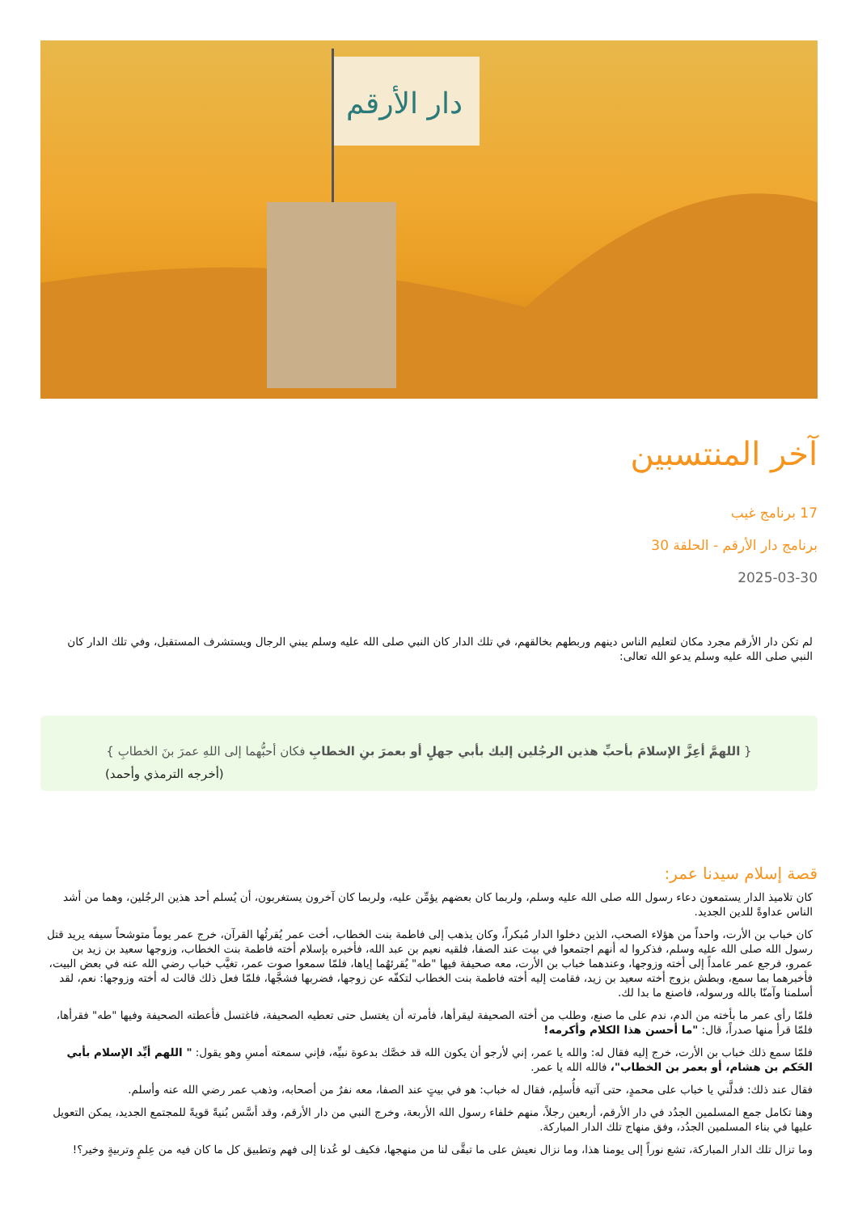دار الأرقم
آخر المنتسبين
17 برنامج غيب
برنامج دار الأرقم - الحلقة 30
2025-03-30
لم تكن دار الأرقم مجرد مكان لتعليم الناس دينهم وربطهم بخالقهم، في تلك الدار كان النبي صلى الله عليه وسلم يبني الرجال ويستشرف المستقبل، وفي تلك الدار كان النبي صلى الله عليه وسلم يدعو الله تعالى:
{ اللهمَّ أعِزَّ الإسلامَ بأحبِّ هذين الرجُلين إليك بأبي جهلٍ أو بعمرَ بنِ الخطابِ فكان أحبُّهما إلى اللهِ عمرَ بنَ الخطابِ }
(أخرجه الترمذي وأحمد)
قصة إسلام سيدنا عمر:
كان تلاميذ الدار يستمعون دعاء رسول الله صلى الله عليه وسلم، ولربما كان بعضهم يؤمِّن عليه، ولربما كان آخرون يستغربون، أن يُسلم أحد هذين الرجُلين، وهما من أشد الناس عداوةً للدين الجديد.
كان خباب بن الأرت، واحداً من هؤلاء الصحب، الذين دخلوا الدار مُبكراً، وكان يذهب إلى فاطمة بنت الخطاب، أخت عمر يُقرئُها القرآن، خرج عمر يوماً متوشحاً سيفه يريد قتل رسول الله صلى الله عليه وسلم، فذكروا له أنهم اجتمعوا في بيت عند الصفا، فلقيه نعيم بن عبد الله، فأخبره بإسلام أخته فاطمة بنت الخطاب، وزوجها سعيد بن زيد بن عمرو، فرجع عمر عامداً إلى أخته وزوجها، وعندهما خباب بن الأرت، معه صحيفة فيها "طه" يُقرئهُما إياها، فلمّا سمعوا صوت عمر، تغيَّب خباب رضي الله عنه في بعض البيت، فأخبرهما بما سمع، وبطش بزوج أخته سعيد بن زيد، فقامت إليه أخته فاطمة بنت الخطاب لتكفّه عن زوجها، فضربها فشجَّها، فلمّا فعل ذلك قالت له أخته وزوجها: نعم، لقد أسلمنا وآمنّا بالله ورسوله، فاصنع ما بدا لك.
فلمّا رأى عمر ما بأخته من الدم، ندم على ما صنع، وطلب من أخته الصحيفة ليقرأها، فأمرته أن يغتسل حتى تعطيه الصحيفة، فاغتسل فأعطته الصحيفة وفيها "طه" فقرأها، فلمّا قرأ منها صدراً، قال: "ما أحسن هذا الكلام وأكرمه!
فلمّا سمع ذلك خباب بن الأرت، خرج إليه فقال له: والله يا عمر، إني لأرجو أن يكون الله قد خصَّك بدعوة نبيِّه، فإني سمعته أمسِ وهو يقول: " اللهم أيِّد الإسلام بأبي الحَكم بن هشام، أو بعمر بن الخطاب"، فالله الله يا عمر.
فقال عند ذلك: فدلَّني يا خباب على محمدٍ، حتى آتيه فأُسلِم، فقال له خباب: هو في بيتٍ عند الصفا، معه نفرٌ من أصحابه، وذهب عمر رضي الله عنه وأسلم.
وهنا تكامل جمع المسلمين الجدُد في دار الأرقم، أربعين رجلاً، منهم خلفاء رسول الله الأربعة، وخرج النبي من دار الأرقم، وقد أسَّس بُنيةً قويةً للمجتمع الجديد، يمكن التعويل عليها في بناء المسلمين الجدُد، وفق منهاج تلك الدار المباركة.
وما تزال تلك الدار المباركة، تشع نوراً إلى يومنا هذا، وما نزال نعيش على ما تبقَّى لنا من منهجها، فكيف لو عُدنا إلى فهم وتطبيق كل ما كان فيه من عِلمٍ وتربيةٍ وخير؟!